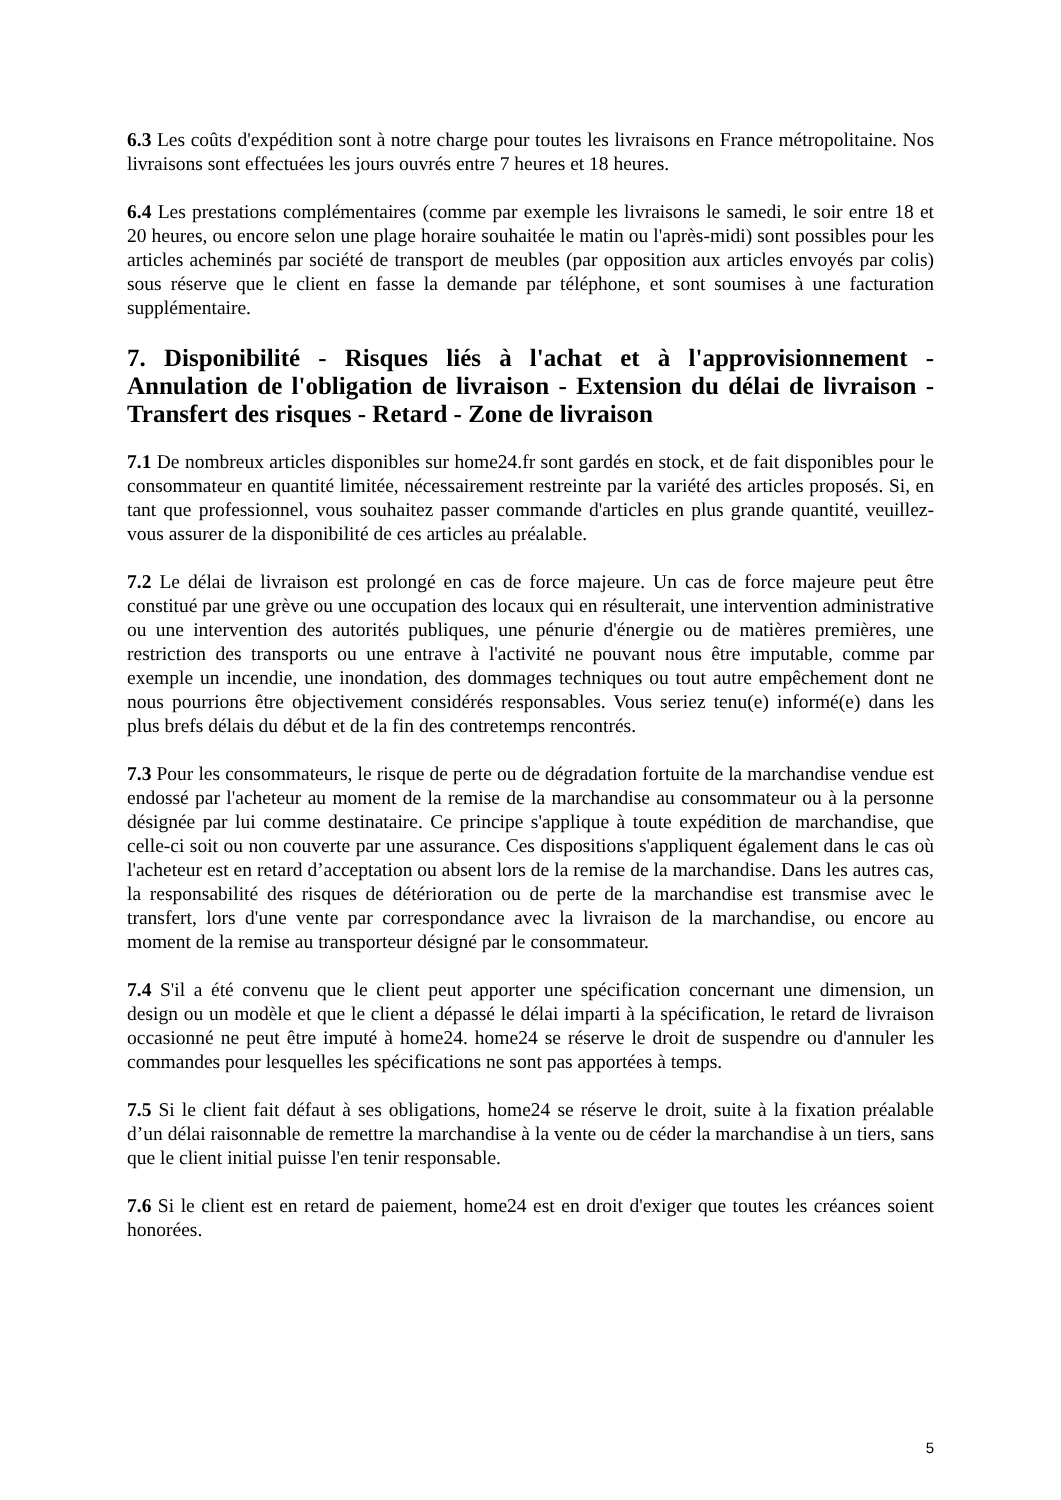6.3 Les coûts d'expédition sont à notre charge pour toutes les livraisons en France métropolitaine. Nos livraisons sont effectuées les jours ouvrés entre 7 heures et 18 heures.
6.4 Les prestations complémentaires (comme par exemple les livraisons le samedi, le soir entre 18 et 20 heures, ou encore selon une plage horaire souhaitée le matin ou l'après-midi) sont possibles pour les articles acheminés par société de transport de meubles (par opposition aux articles envoyés par colis) sous réserve que le client en fasse la demande par téléphone, et sont soumises à une facturation supplémentaire.
7. Disponibilité - Risques liés à l'achat et à l'approvisionnement - Annulation de l'obligation de livraison - Extension du délai de livraison - Transfert des risques - Retard - Zone de livraison
7.1 De nombreux articles disponibles sur home24.fr sont gardés en stock, et de fait disponibles pour le consommateur en quantité limitée, nécessairement restreinte par la variété des articles proposés. Si, en tant que professionnel, vous souhaitez passer commande d'articles en plus grande quantité, veuillez-vous assurer de la disponibilité de ces articles au préalable.
7.2 Le délai de livraison est prolongé en cas de force majeure. Un cas de force majeure peut être constitué par une grève ou une occupation des locaux qui en résulterait, une intervention administrative ou une intervention des autorités publiques, une pénurie d'énergie ou de matières premières, une restriction des transports ou une entrave à l'activité ne pouvant nous être imputable, comme par exemple un incendie, une inondation, des dommages techniques ou tout autre empêchement dont ne nous pourrions être objectivement considérés responsables. Vous seriez tenu(e) informé(e) dans les plus brefs délais du début et de la fin des contretemps rencontrés.
7.3 Pour les consommateurs, le risque de perte ou de dégradation fortuite de la marchandise vendue est endossé par l'acheteur au moment de la remise de la marchandise au consommateur ou à la personne désignée par lui comme destinataire. Ce principe s'applique à toute expédition de marchandise, que celle-ci soit ou non couverte par une assurance. Ces dispositions s'appliquent également dans le cas où l'acheteur est en retard d’acceptation ou absent lors de la remise de la marchandise. Dans les autres cas, la responsabilité des risques de détérioration ou de perte de la marchandise est transmise avec le transfert, lors d'une vente par correspondance avec la livraison de la marchandise, ou encore au moment de la remise au transporteur désigné par le consommateur.
7.4 S'il a été convenu que le client peut apporter une spécification concernant une dimension, un design ou un modèle et que le client a dépassé le délai imparti à la spécification, le retard de livraison occasionné ne peut être imputé à home24. home24 se réserve le droit de suspendre ou d'annuler les commandes pour lesquelles les spécifications ne sont pas apportées à temps.
7.5 Si le client fait défaut à ses obligations, home24 se réserve le droit, suite à la fixation préalable d’un délai raisonnable de remettre la marchandise à la vente ou de céder la marchandise à un tiers, sans que le client initial puisse l'en tenir responsable.
7.6 Si le client est en retard de paiement, home24 est en droit d'exiger que toutes les créances soient honorées.
5